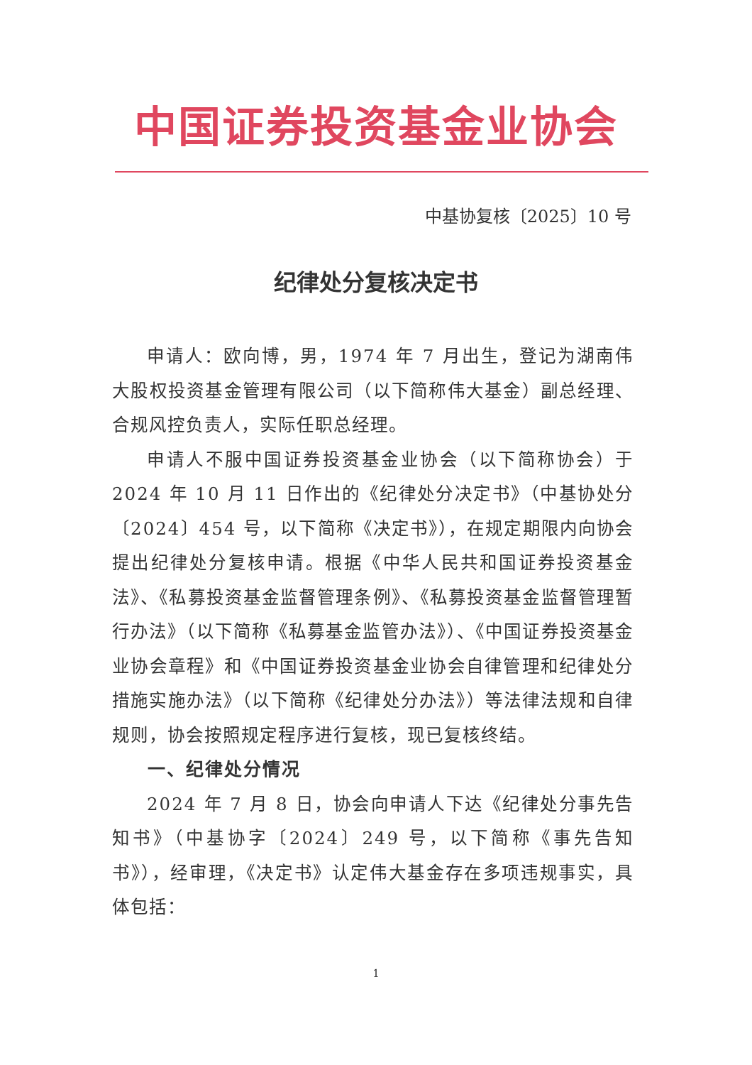中国证券投资基金业协会
中基协复核〔2025〕10 号
纪律处分复核决定书
申请人：欧向博，男，1974 年 7 月出生，登记为湖南伟大股权投资基金管理有限公司（以下简称伟大基金）副总经理、合规风控负责人，实际任职总经理。
申请人不服中国证券投资基金业协会（以下简称协会）于 2024 年 10 月 11 日作出的《纪律处分决定书》（中基协处分〔2024〕454 号，以下简称《决定书》），在规定期限内向协会提出纪律处分复核申请。根据《中华人民共和国证券投资基金法》、《私募投资基金监督管理条例》、《私募投资基金监督管理暂行办法》（以下简称《私募基金监管办法》）、《中国证券投资基金业协会章程》和《中国证券投资基金业协会自律管理和纪律处分措施实施办法》（以下简称《纪律处分办法》）等法律法规和自律规则，协会按照规定程序进行复核，现已复核终结。
一、纪律处分情况
2024 年 7 月 8 日，协会向申请人下达《纪律处分事先告知书》（中基协字〔2024〕249 号，以下简称《事先告知书》），经审理，《决定书》认定伟大基金存在多项违规事实，具体包括：
1